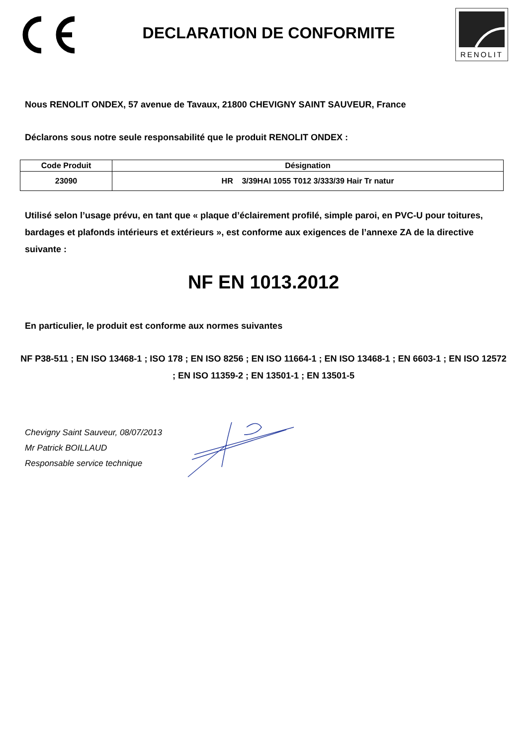DECLARATION DE CONFORMITE
RENOLIT
Nous RENOLIT ONDEX, 57 avenue de Tavaux, 21800 CHEVIGNY SAINT SAUVEUR, France
Déclarons sous notre seule responsabilité que le produit RENOLIT ONDEX :
| Code Produit | Désignation |
| --- | --- |
| 23090 | HR 3/39HAI 1055 T012 3/333/39 Hair Tr natur |
Utilisé selon l’usage prévu, en tant que « plaque d’éclairement profilé, simple paroi, en PVC-U pour toitures, bardages et plafonds intérieurs et extérieurs », est conforme aux exigences de l’annexe ZA de la directive suivante :
NF EN 1013.2012
En particulier, le produit est conforme aux normes suivantes
NF P38-511 ; EN ISO 13468-1 ; ISO 178 ; EN ISO 8256 ; EN ISO 11664-1 ; EN ISO 13468-1 ; EN 6603-1 ; EN ISO 12572 ; EN ISO 11359-2 ; EN 13501-1 ; EN 13501-5
Chevigny Saint Sauveur, 08/07/2013
Mr Patrick BOILLAUD
Responsable service technique